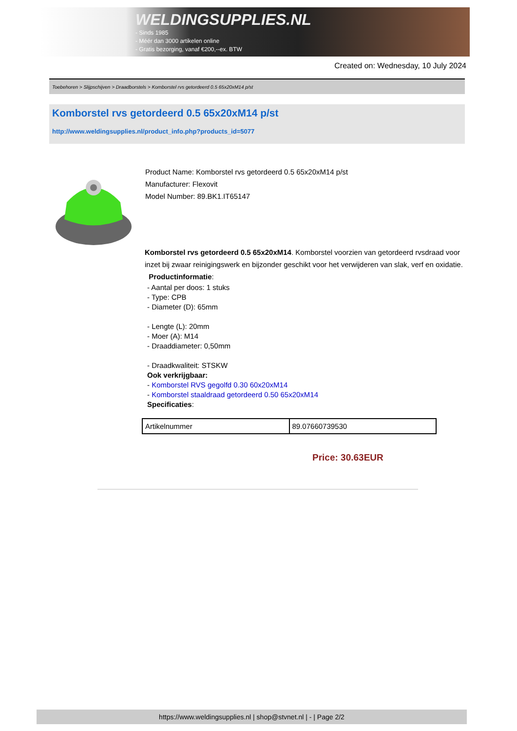WELDINGSUPPLIES.NL
- Sinds 1985
- Méér dan 3000 artikelen online
- Gratis bezorging, vanaf €200,--ex. BTW
Created on: Wednesday, 10 July 2024
Toebehoren > Slijpschijven > Draadborstels > Komborstel rvs getordeerd 0.5 65x20xM14 p/st
Komborstel rvs getordeerd 0.5 65x20xM14 p/st
http://www.weldingsupplies.nl/product_info.php?products_id=5077
Product Name: Komborstel rvs getordeerd 0.5 65x20xM14 p/st
Manufacturer: Flexovit
Model Number: 89.BK1.IT65147
Komborstel rvs getordeerd 0.5 65x20xM14. Komborstel voorzien van getordeerd rvsdraad voor inzet bij zwaar reinigingswerk en bijzonder geschikt voor het verwijderen van slak, verf en oxidatie. Productinformatie:
- Aantal per doos: 1 stuks
- Type: CPB
- Diameter (D): 65mm
- Lengte (L): 20mm
- Moer (A): M14
- Draaddiameter: 0,50mm
- Draadkwaliteit: STSKW
Ook verkrijgbaar:
- Komborstel RVS gegolfd 0.30 60x20xM14
- Komborstel staaldraad getordeerd 0.50 65x20xM14
Specificaties:
| Artikelnummer | 89.07660739530 |
Price: 30.63EUR
https://www.weldingsupplies.nl | shop@stvnet.nl | - | Page 2/2